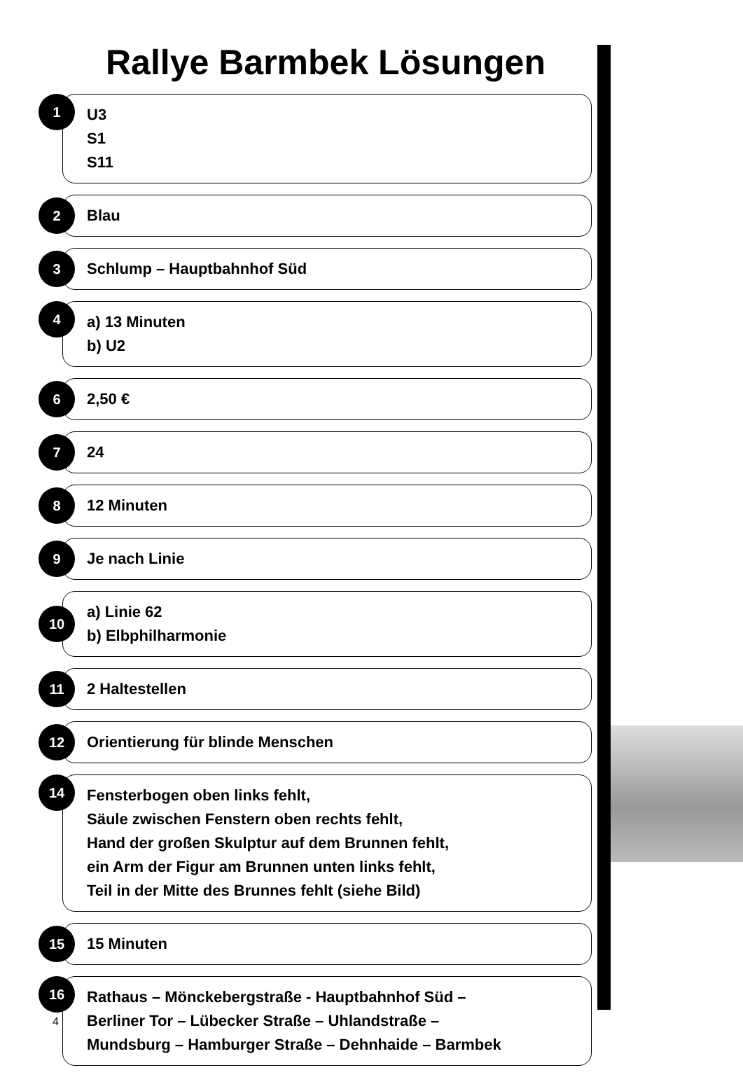Rallye Barmbek Lösungen
1
U3
S1
S11
2
Blau
3
Schlump – Hauptbahnhof Süd
4
a) 13 Minuten
b) U2
6
2,50 €
7
24
8
12 Minuten
9
Je nach Linie
10
a) Linie 62
b) Elbphilharmonie
11
2 Haltestellen
12
Orientierung für blinde Menschen
14
Fensterbogen oben links fehlt,
Säule zwischen Fenstern oben rechts fehlt,
Hand der großen Skulptur auf dem Brunnen fehlt,
ein Arm der Figur am Brunnen unten links fehlt,
Teil in der Mitte des Brunnes fehlt (siehe Bild)
15
15 Minuten
16
Rathaus – Mönckebergstraße - Hauptbahnhof Süd –
Berliner Tor – Lübecker Straße – Uhlandstraße –
Mundsburg – Hamburger Straße – Dehnhaide – Barmbek
4